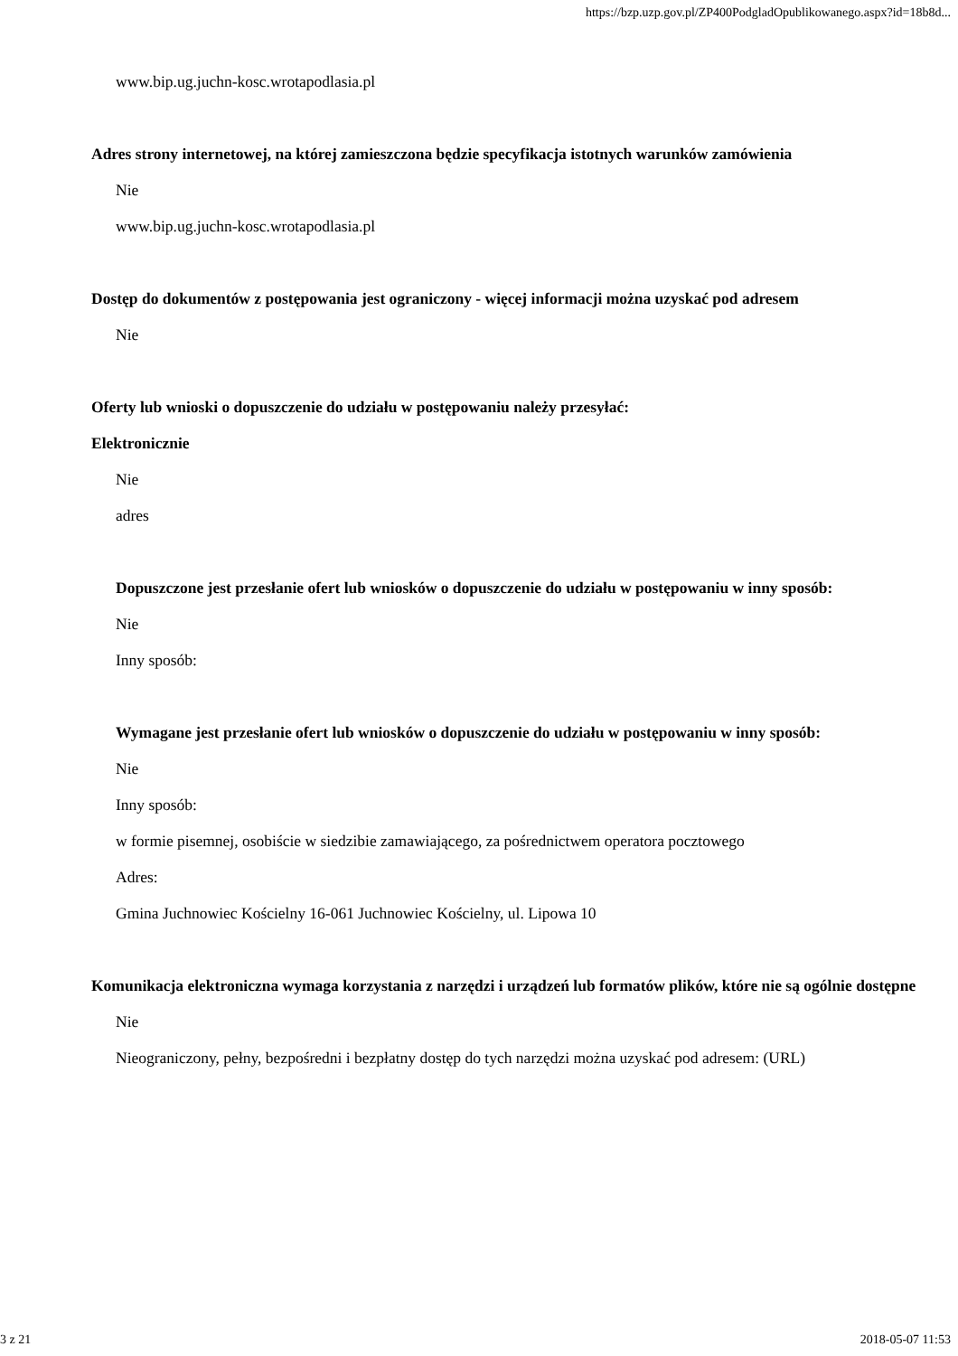https://bzp.uzp.gov.pl/ZP400PodgladOpublikowanego.aspx?id=18b8d...
www.bip.ug.juchn-kosc.wrotapodlasia.pl
Adres strony internetowej, na której zamieszczona będzie specyfikacja istotnych warunków zamówienia
Nie
www.bip.ug.juchn-kosc.wrotapodlasia.pl
Dostęp do dokumentów z postępowania jest ograniczony - więcej informacji można uzyskać pod adresem
Nie
Oferty lub wnioski o dopuszczenie do udziału w postępowaniu należy przesyłać:
Elektronicznie
Nie
adres
Dopuszczone jest przesłanie ofert lub wniosków o dopuszczenie do udziału w postępowaniu w inny sposób:
Nie
Inny sposób:
Wymagane jest przesłanie ofert lub wniosków o dopuszczenie do udziału w postępowaniu w inny sposób:
Nie
Inny sposób:
w formie pisemnej, osobiście w siedzibie zamawiającego, za pośrednictwem operatora pocztowego
Adres:
Gmina Juchnowiec Kościelny 16-061 Juchnowiec Kościelny, ul. Lipowa 10
Komunikacja elektroniczna wymaga korzystania z narzędzi i urządzeń lub formatów plików, które nie są ogólnie dostępne
Nie
Nieograniczony, pełny, bezpośredni i bezpłatny dostęp do tych narzędzi można uzyskać pod adresem: (URL)
3 z 21 2018-05-07 11:53